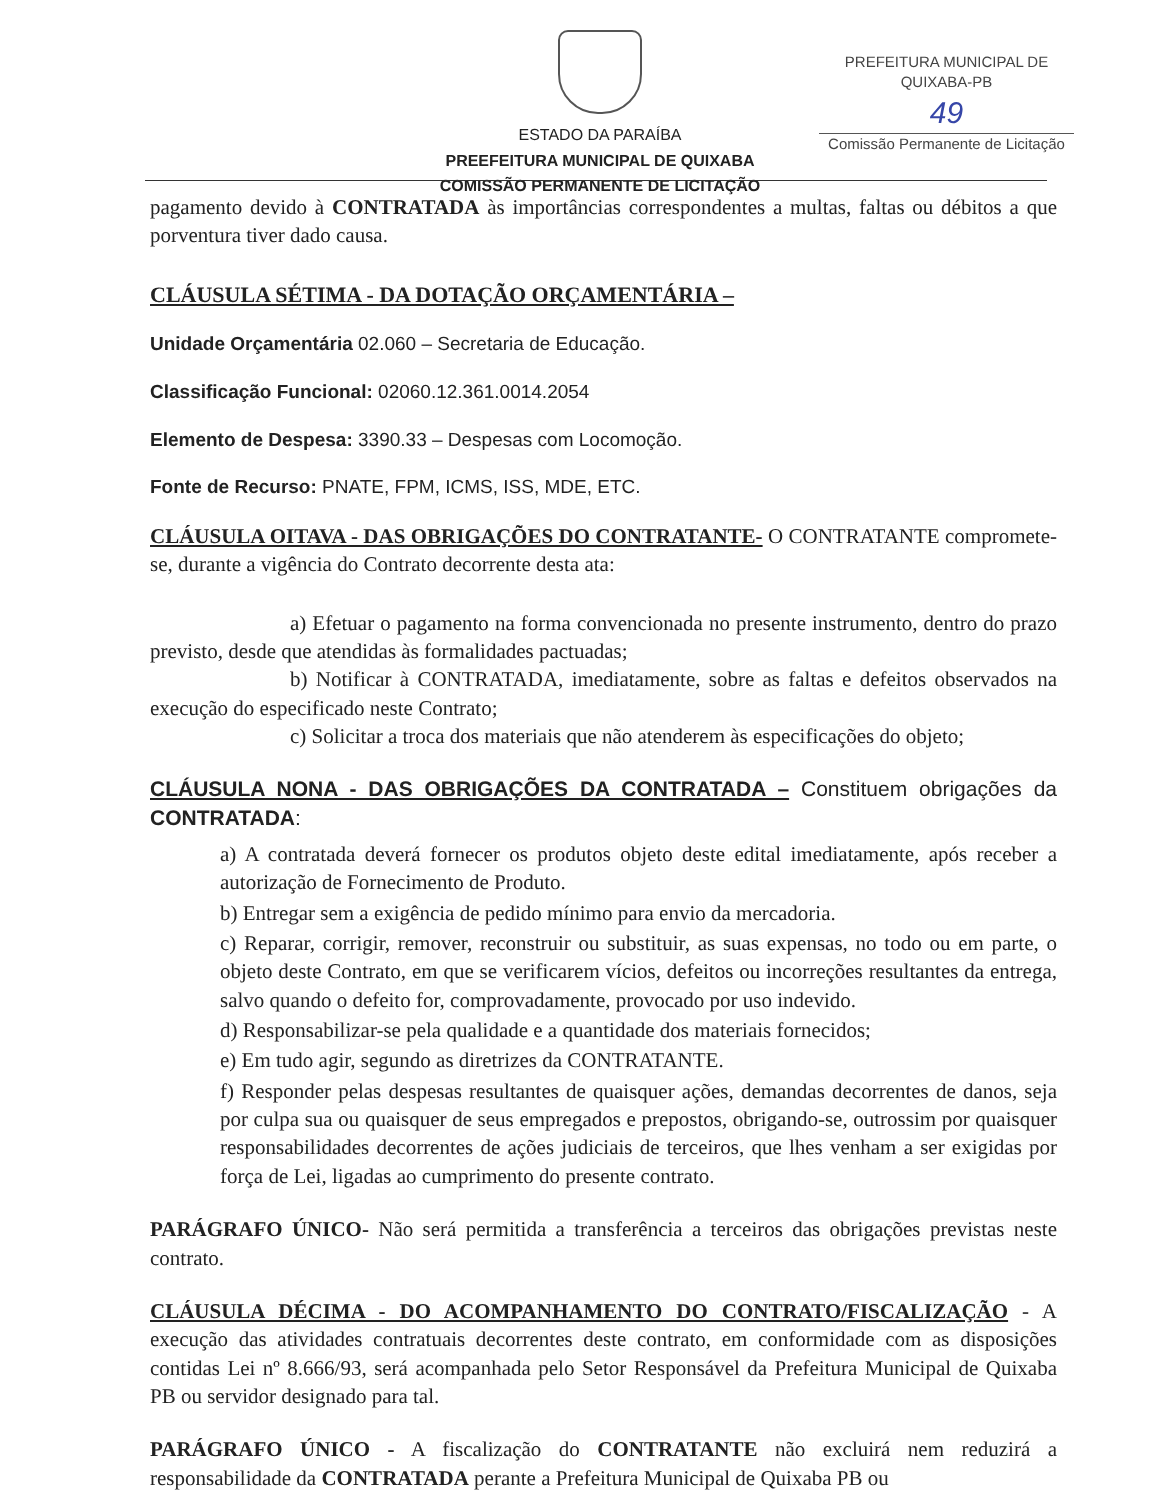ESTADO DA PARAÍBA
PREEFEITURA MUNICIPAL DE QUIXABA
COMISSÃO PERMANENTE DE LICITAÇÃO
PREFEITURA MUNICIPAL DE QUIXABA-PB
49
Comissão Permanente de Licitação
pagamento devido à CONTRATADA às importâncias correspondentes a multas, faltas ou débitos a que porventura tiver dado causa.
CLÁUSULA SÉTIMA - DA DOTAÇÃO ORÇAMENTÁRIA –
Unidade Orçamentária 02.060 – Secretaria de Educação.
Classificação Funcional: 02060.12.361.0014.2054
Elemento de Despesa: 3390.33 – Despesas com Locomoção.
Fonte de Recurso: PNATE, FPM, ICMS, ISS, MDE, ETC.
CLÁUSULA OITAVA - DAS OBRIGAÇÕES DO CONTRATANTE- O CONTRATANTE compromete-se, durante a vigência do Contrato decorrente desta ata:
a) Efetuar o pagamento na forma convencionada no presente instrumento, dentro do prazo previsto, desde que atendidas às formalidades pactuadas;
b) Notificar à CONTRATADA, imediatamente, sobre as faltas e defeitos observados na execução do especificado neste Contrato;
c) Solicitar a troca dos materiais que não atenderem às especificações do objeto;
CLÁUSULA NONA - DAS OBRIGAÇÕES DA CONTRATADA – Constituem obrigações da CONTRATADA:
a) A contratada deverá fornecer os produtos objeto deste edital imediatamente, após receber a autorização de Fornecimento de Produto.
b) Entregar sem a exigência de pedido mínimo para envio da mercadoria.
c) Reparar, corrigir, remover, reconstruir ou substituir, as suas expensas, no todo ou em parte, o objeto deste Contrato, em que se verificarem vícios, defeitos ou incorreções resultantes da entrega, salvo quando o defeito for, comprovadamente, provocado por uso indevido.
d) Responsabilizar-se pela qualidade e a quantidade dos materiais fornecidos;
e) Em tudo agir, segundo as diretrizes da CONTRATANTE.
f) Responder pelas despesas resultantes de quaisquer ações, demandas decorrentes de danos, seja por culpa sua ou quaisquer de seus empregados e prepostos, obrigando-se, outrossim por quaisquer responsabilidades decorrentes de ações judiciais de terceiros, que lhes venham a ser exigidas por força de Lei, ligadas ao cumprimento do presente contrato.
PARÁGRAFO ÚNICO- Não será permitida a transferência a terceiros das obrigações previstas neste contrato.
CLÁUSULA DÉCIMA - DO ACOMPANHAMENTO DO CONTRATO/FISCALIZAÇÃO - A execução das atividades contratuais decorrentes deste contrato, em conformidade com as disposições contidas Lei nº 8.666/93, será acompanhada pelo Setor Responsável da Prefeitura Municipal de Quixaba PB ou servidor designado para tal.
PARÁGRAFO ÚNICO - A fiscalização do CONTRATANTE não excluirá nem reduzirá a responsabilidade da CONTRATADA perante a Prefeitura Municipal de Quixaba PB ou